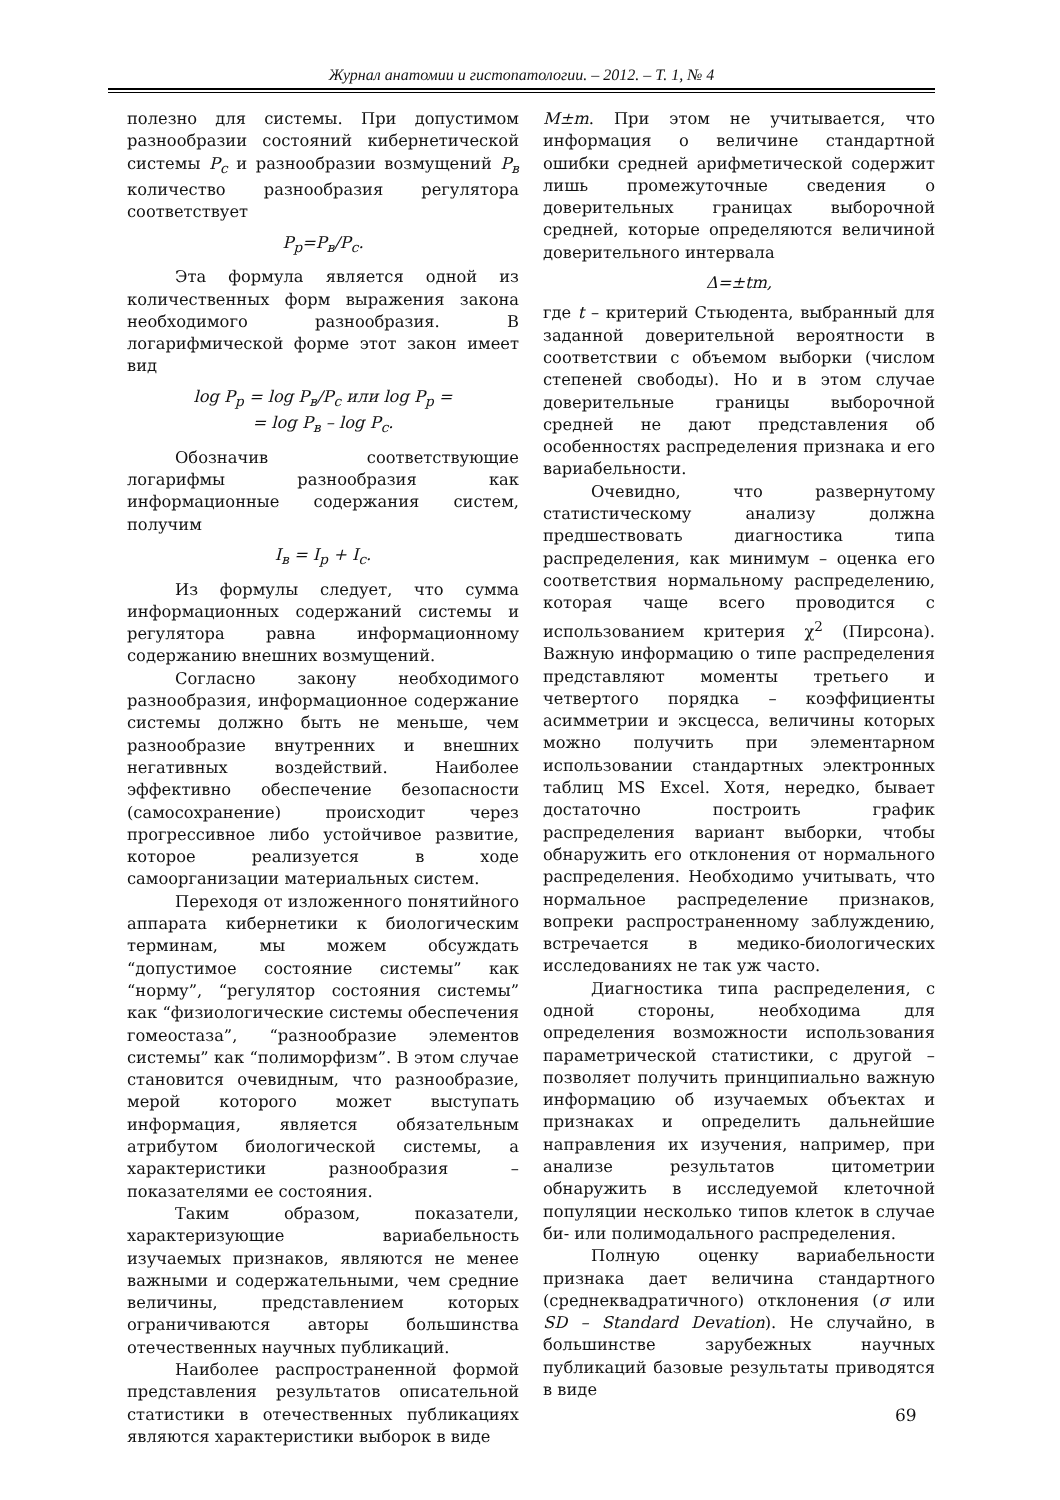Журнал анатомии и гистопатологии. – 2012. – Т. 1, № 4
полезно для системы. При допустимом разнообразии состояний кибернетической системы P<sub>c</sub> и разнообразии возмущений P<sub>в</sub> количество разнообразия регулятора соответствует
P<sub>p</sub>=P<sub>в</sub>/P<sub>c</sub>.
Эта формула является одной из количественных форм выражения закона необходимого разнообразия. В логарифмической форме этот закон имеет вид
log P<sub>p</sub> = log P<sub>в</sub>/P<sub>c</sub> или log P<sub>p</sub> =
= log P<sub>в</sub> – log P<sub>c</sub>.
Обозначив соответствующие логарифмы разнообразия как информационные содержания систем, получим
I<sub>в</sub> = I<sub>p</sub> + I<sub>c</sub>.
Из формулы следует, что сумма информационных содержаний системы и регулятора равна информационному содержанию внешних возмущений.
Согласно закону необходимого разнообразия, информационное содержание системы должно быть не меньше, чем разнообразие внутренних и внешних негативных воздействий. Наиболее эффективно обеспечение безопасности (самосохранение) происходит через прогрессивное либо устойчивое развитие, которое реализуется в ходе самоорганизации материальных систем.
Переходя от изложенного понятийного аппарата кибернетики к биологическим терминам, мы можем обсуждать “допустимое состояние системы” как “норму”, “регулятор состояния системы” как “физиологические системы обеспечения гомеостаза”, “разнообразие элементов системы” как “полиморфизм”. В этом случае становится очевидным, что разнообразие, мерой которого может выступать информация, является обязательным атрибутом биологической системы, а характеристики разнообразия – показателями ее состояния.
Таким образом, показатели, характеризующие вариабельность изучаемых признаков, являются не менее важными и содержательными, чем средние величины, представлением которых ограничиваются авторы большинства отечественных научных публикаций.
Наиболее распространенной формой представления результатов описательной статистики в отечественных публикациях являются характеристики выборок в виде
M±m. При этом не учитывается, что информация о величине стандартной ошибки средней арифметической содержит лишь промежуточные сведения о доверительных границах выборочной средней, которые определяются величиной доверительного интервала
Δ=±tm,
где t – критерий Стьюдента, выбранный для заданной доверительной вероятности в соответствии с объемом выборки (числом степеней свободы). Но и в этом случае доверительные границы выборочной средней не дают представления об особенностях распределения признака и его вариабельности.
Очевидно, что развернутому статистическому анализу должна предшествовать диагностика типа распределения, как минимум – оценка его соответствия нормальному распределению, которая чаще всего проводится с использованием критерия χ<sup>2</sup> (Пирсона). Важную информацию о типе распределения представляют моменты третьего и четвертого порядка – коэффициенты асимметрии и эксцесса, величины которых можно получить при элементарном использовании стандартных электронных таблиц MS Excel. Хотя, нередко, бывает достаточно построить график распределения вариант выборки, чтобы обнаружить его отклонения от нормального распределения. Необходимо учитывать, что нормальное распределение признаков, вопреки распространенному заблуждению, встречается в медико-биологических исследованиях не так уж часто.
Диагностика типа распределения, с одной стороны, необходима для определения возможности использования параметрической статистики, с другой – позволяет получить принципиально важную информацию об изучаемых объектах и признаках и определить дальнейшие направления их изучения, например, при анализе результатов цитометрии обнаружить в исследуемой клеточной популяции несколько типов клеток в случае би- или полимодального распределения.
Полную оценку вариабельности признака дает величина стандартного (среднеквадратичного) отклонения (σ или SD – Standard Devation). Не случайно, в большинстве зарубежных научных публикаций базовые результаты приводятся в виде
69